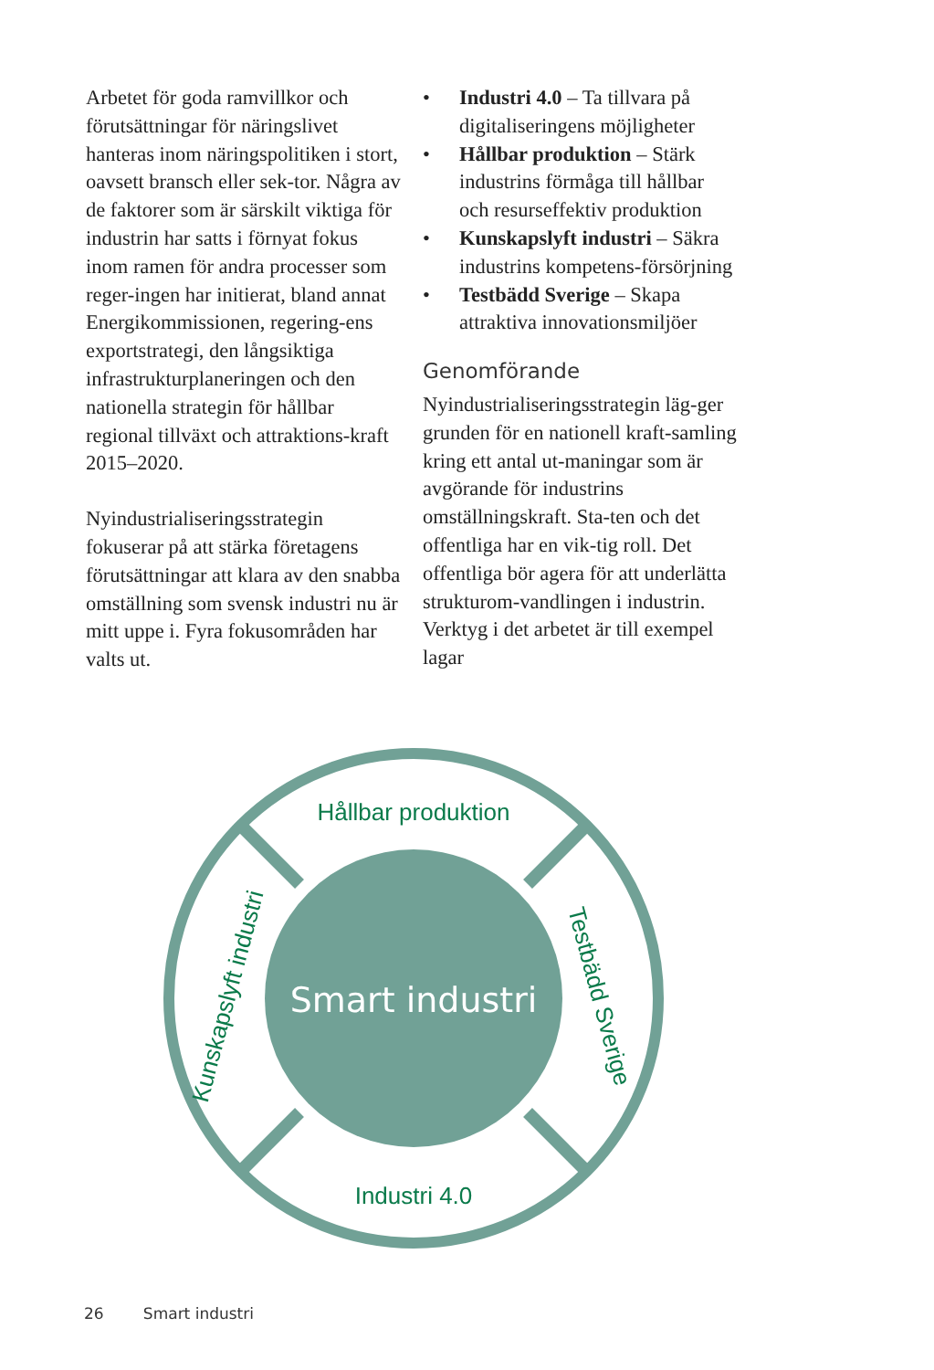Arbetet för goda ramvillkor och förutsättningar för näringslivet hanteras inom näringspolitiken i stort, oavsett bransch eller sek-tor. Några av de faktorer som är särskilt viktiga för industrin har satts i förnyat fokus inom ramen för andra processer som reger-ingen har initierat, bland annat Energikommissionen, regering-ens exportstrategi, den långsiktiga infrastrukturplaneringen och den nationella strategin för hållbar regional tillväxt och attraktions-kraft 2015–2020.
Nyindustrialiseringsstrategin fokuserar på att stärka företagens förutsättningar att klara av den snabba omställning som svensk industri nu är mitt uppe i. Fyra fokusområden har valts ut.
• Industri 4.0 – Ta tillvara på digitaliseringens möjligheter
• Hållbar produktion – Stärk industrins förmåga till hållbar och resurseffektiv produktion
• Kunskapslyft industri – Säkra industrins kompetens-försörjning
• Testbädd Sverige – Skapa attraktiva innovationsmiljöer
Genomförande
Nyindustrialiseringsstrategin läg-ger grunden för en nationell kraft-samling kring ett antal ut-maningar som är avgörande för industrins omställningskraft. Sta-ten och det offentliga har en vik-tig roll. Det offentliga bör agera för att underlätta strukturom-vandlingen i industrin. Verktyg i det arbetet är till exempel lagar
Smart industri
Hållbar produktion
Industri 4.0
Kunskapslyft industri
Testbädd Sverige
26 Smart industri